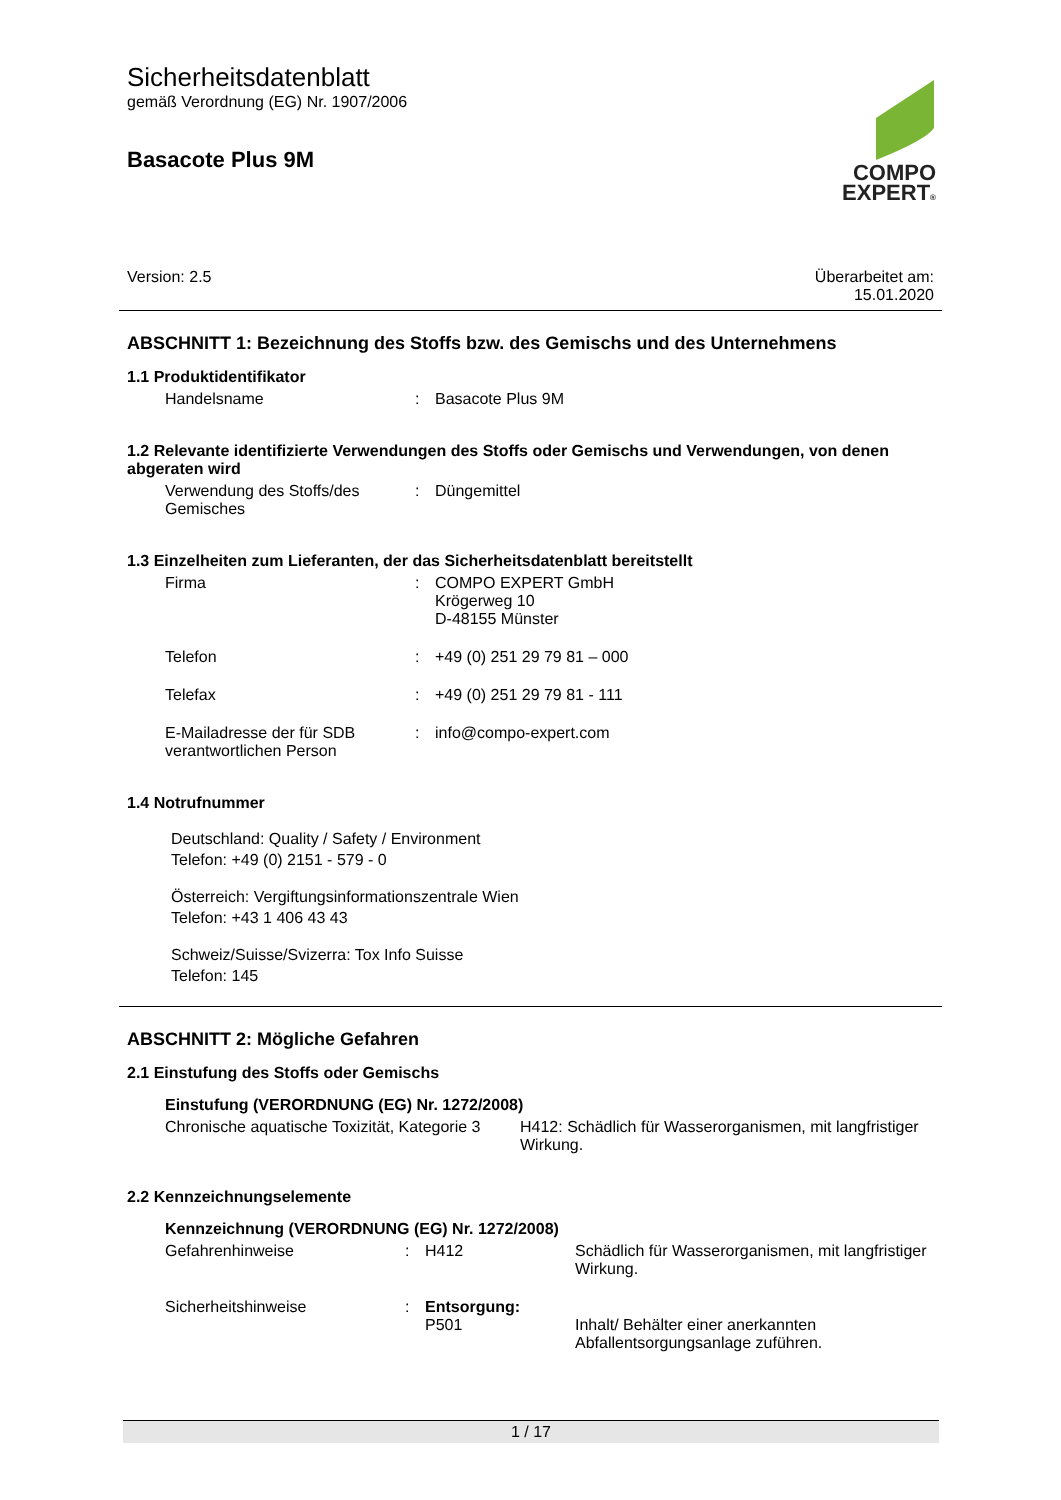COMPO
EXPERT®
Sicherheitsdatenblatt
gemäß Verordnung (EG) Nr. 1907/2006
Basacote Plus 9M
Version: 2.5 Überarbeitet am:
15.01.2020
ABSCHNITT 1: Bezeichnung des Stoffs bzw. des Gemischs und des Unternehmens
1.1 Produktidentifikator
| Handelsname | : | Basacote Plus 9M |
1.2 Relevante identifizierte Verwendungen des Stoffs oder Gemischs und Verwendungen, von denen abgeraten wird
| Verwendung des Stoffs/des Gemisches | : | Düngemittel |
1.3 Einzelheiten zum Lieferanten, der das Sicherheitsdatenblatt bereitstellt
| Firma | : | COMPO EXPERT GmbH Krögerweg 10 D-48155 Münster |
| Telefon | : | +49 (0) 251 29 79 81 – 000 |
| Telefax | : | +49 (0) 251 29 79 81 - 111 |
| E-Mailadresse der für SDB verantwortlichen Person | : | info@compo-expert.com |
1.4 Notrufnummer
Deutschland: Quality / Safety / Environment
Telefon: +49 (0) 2151 - 579 - 0
Österreich: Vergiftungsinformationszentrale Wien
Telefon: +43 1 406 43 43
Schweiz/Suisse/Svizerra: Tox Info Suisse
Telefon: 145
ABSCHNITT 2: Mögliche Gefahren
2.1 Einstufung des Stoffs oder Gemischs
Einstufung (VERORDNUNG (EG) Nr. 1272/2008)
| Chronische aquatische Toxizität, Kategorie 3 | H412: Schädlich für Wasserorganismen, mit langfristiger Wirkung. |
2.2 Kennzeichnungselemente
Kennzeichnung (VERORDNUNG (EG) Nr. 1272/2008)
| Gefahrenhinweise | : | H412 | Schädlich für Wasserorganismen, mit langfristiger Wirkung. |
| Sicherheitshinweise | : | Entsorgung: P501 | Inhalt/ Behälter einer anerkannten Abfallentsorgungsanlage zuführen. |
1 / 17